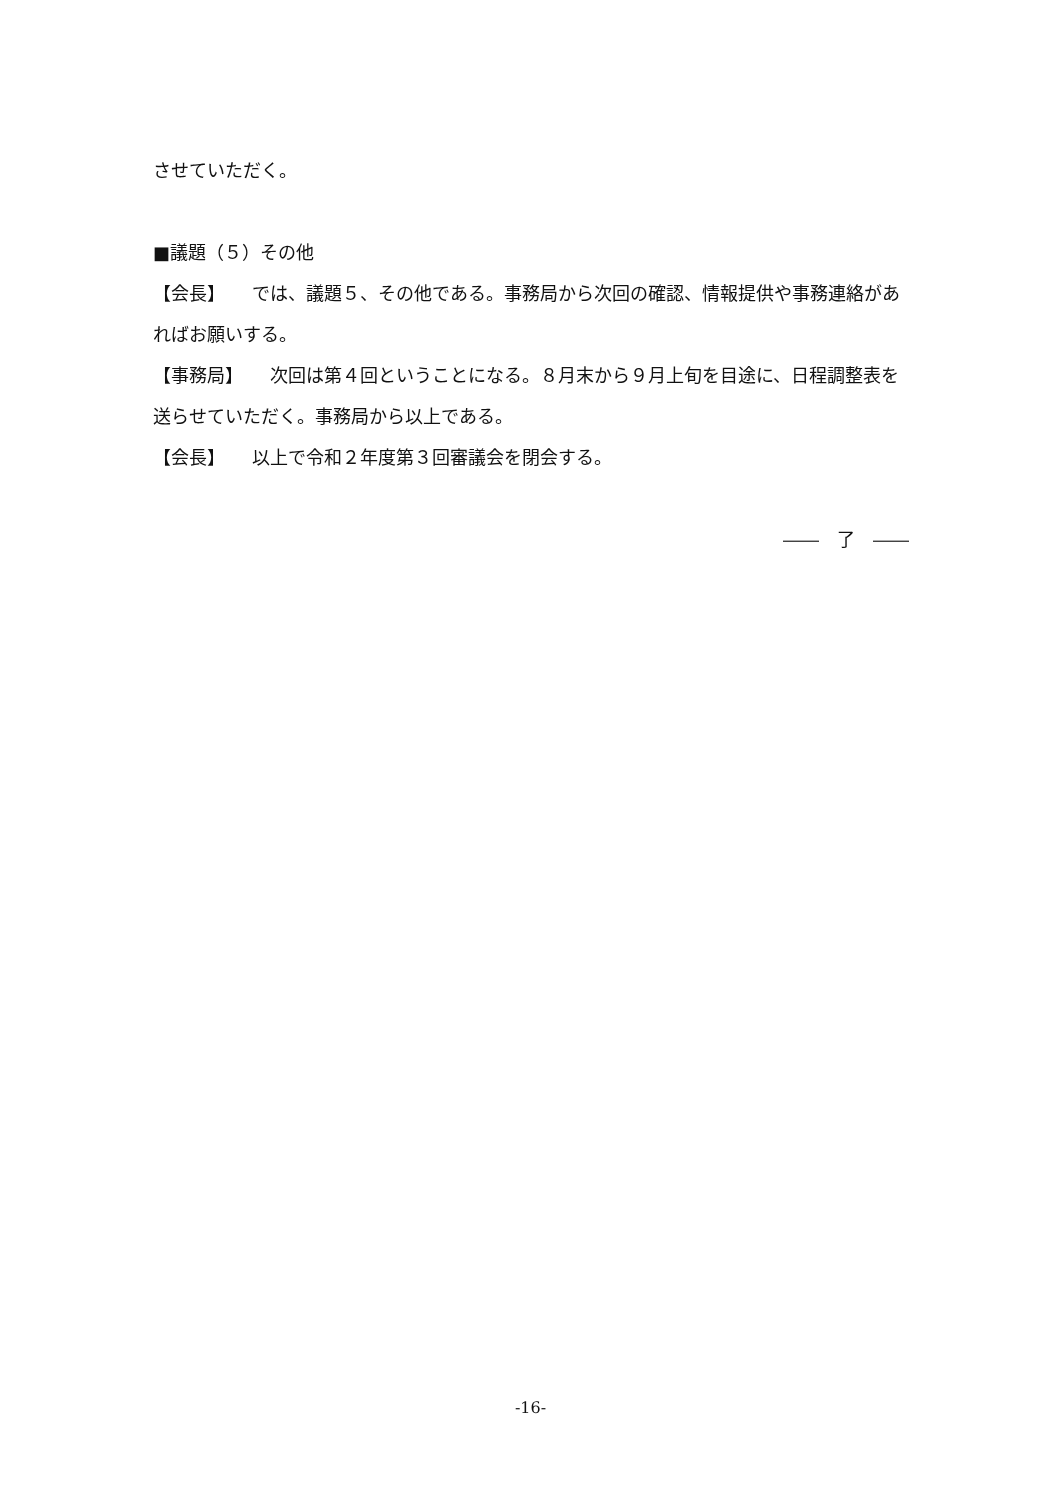させていただく。
■議題（５）その他
【会長】　　では、議題５、その他である。事務局から次回の確認、情報提供や事務連絡があればお願いする。
【事務局】　　次回は第４回ということになる。８月末から９月上旬を目途に、日程調整表を送らせていただく。事務局から以上である。
【会長】　　以上で令和２年度第３回審議会を閉会する。
――　了　――
-16-